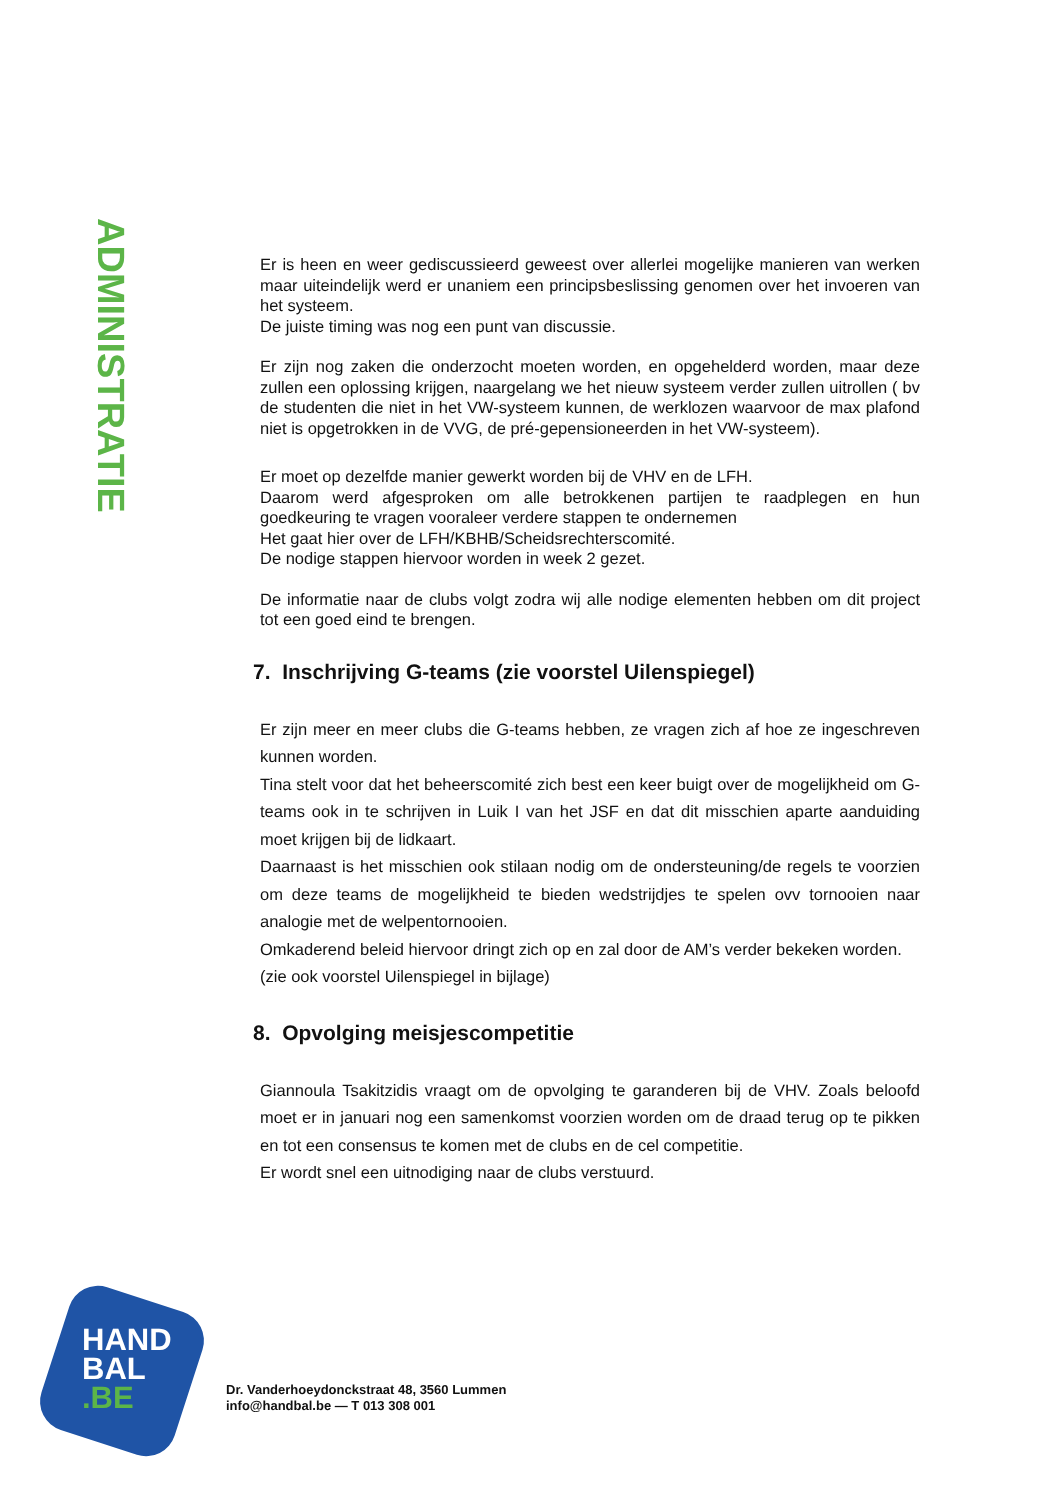ADMINISTRATIE
Er is heen en weer gediscussieerd geweest over allerlei mogelijke manieren van werken maar uiteindelijk werd er unaniem een principsbeslissing genomen over het invoeren van het systeem.
De juiste timing was nog een punt van discussie.
Er zijn nog zaken die onderzocht moeten worden, en opgehelderd worden, maar deze zullen een oplossing krijgen, naargelang we het nieuw systeem verder zullen uitrollen ( bv de studenten die niet in het VW-systeem kunnen, de werklozen waarvoor de max plafond niet is opgetrokken in de VVG, de pré-gepensioneerden in het VW-systeem).
Er moet op dezelfde manier gewerkt worden bij de VHV en de LFH.
Daarom werd afgesproken om alle betrokkenen partijen te raadplegen en hun goedkeuring te vragen vooraleer verdere stappen te ondernemen
Het gaat hier over de LFH/KBHB/Scheidsrechterscomité.
De nodige stappen hiervoor worden in week 2 gezet.
De informatie naar de clubs volgt zodra wij alle nodige elementen hebben om dit project tot een goed eind te brengen.
7. Inschrijving G-teams (zie voorstel Uilenspiegel)
Er zijn meer en meer clubs die G-teams hebben, ze vragen zich af hoe ze ingeschreven kunnen worden.
Tina stelt voor dat het beheerscomité zich best een keer buigt over de mogelijkheid om G-teams ook in te schrijven in Luik I van het JSF en dat dit misschien aparte aanduiding moet krijgen bij de lidkaart.
Daarnaast is het misschien ook stilaan nodig om de ondersteuning/de regels te voorzien om deze teams de mogelijkheid te bieden wedstrijdjes te spelen ovv tornooien naar analogie met de welpentornooien.
Omkaderend beleid hiervoor dringt zich op en zal door de AM’s verder bekeken worden.
(zie ook voorstel Uilenspiegel in bijlage)
8. Opvolging meisjescompetitie
Giannoula Tsakitzidis vraagt om de opvolging te garanderen bij de VHV. Zoals beloofd moet er in januari nog een samenkomst voorzien worden om de draad terug op te pikken en tot een consensus te komen met de clubs en de cel competitie.
Er wordt snel een uitnodiging naar de clubs verstuurd.
HAND
BAL
.BE
Dr. Vanderhoeydonckstraat 48, 3560 Lummen
info@handbal.be — T 013 308 001